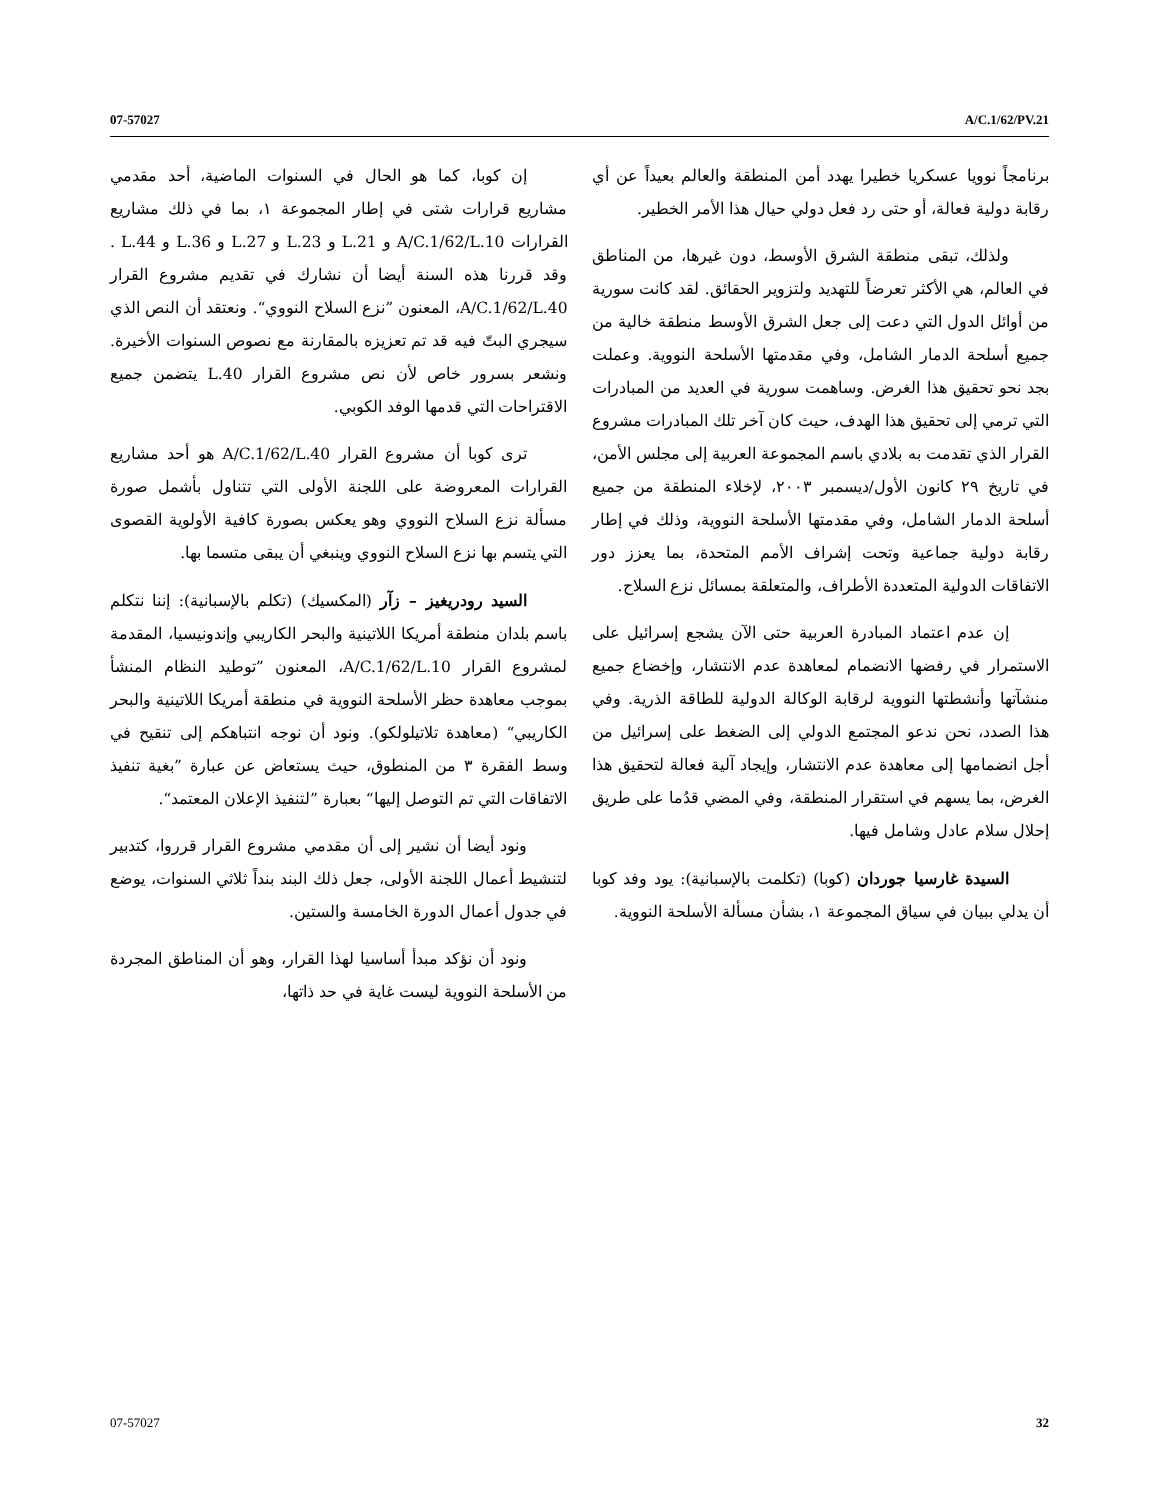07-57027 A/C.1/62/PV.21
برنامجاً نوويا عسكريا خطيرا يهدد أمن المنطقة والعالم بعيداً عن أي رقابة دولية فعالة، أو حتى رد فعل دولي حيال هذا الأمر الخطير.
ولذلك، تبقى منطقة الشرق الأوسط، دون غيرها، من المناطق في العالم، هي الأكثر تعرضاً للتهديد ولتزوير الحقائق. لقد كانت سورية من أوائل الدول التي دعت إلى جعل الشرق الأوسط منطقة خالية من جميع أسلحة الدمار الشامل، وفي مقدمتها الأسلحة النووية. وعملت بجد نحو تحقيق هذا الغرض. وساهمت سورية في العديد من المبادرات التي ترمي إلى تحقيق هذا الهدف، حيث كان آخر تلك المبادرات مشروع القرار الذي تقدمت به بلادي باسم المجموعة العربية إلى مجلس الأمن، في تاريخ ٢٩ كانون الأول/ديسمبر ٢٠٠٣، لإخلاء المنطقة من جميع أسلحة الدمار الشامل، وفي مقدمتها الأسلحة النووية، وذلك في إطار رقابة دولية جماعية وتحت إشراف الأمم المتحدة، بما يعزز دور الاتفاقات الدولية المتعددة الأطراف، والمتعلقة بمسائل نزع السلاح.
إن عدم اعتماد المبادرة العربية حتى الآن يشجع إسرائيل على الاستمرار في رفضها الانضمام لمعاهدة عدم الانتشار، وإخضاع جميع منشآتها وأنشطتها النووية لرقابة الوكالة الدولية للطاقة الذرية. وفي هذا الصدد، نحن ندعو المجتمع الدولي إلى الضغط على إسرائيل من أجل انضمامها إلى معاهدة عدم الانتشار، وإيجاد آلية فعالة لتحقيق هذا الغرض، بما يسهم في استقرار المنطقة، وفي المضي قدُما على طريق إحلال سلام عادل وشامل فيها.
السيدة غارسيا جوردان (كوبا) (تكلمت بالإسبانية): يود وفد كوبا أن يدلي ببيان في سياق المجموعة ١، بشأن مسألة الأسلحة النووية.
إن كوبا، كما هو الحال في السنوات الماضية، أحد مقدمي مشاريع قرارات شتى في إطار المجموعة ١، بما في ذلك مشاريع القرارات A/C.1/62/L.10 و L.21 و L.23 و L.27 و L.36 و L.44 . وقد قررنا هذه السنة أيضا أن نشارك في تقديم مشروع القرار A/C.1/62/L.40، المعنون ”نزع السلاح النووي“. ونعتقد أن النص الذي سيجري البتّ فيه قد تم تعزيزه بالمقارنة مع نصوص السنوات الأخيرة. ونشعر بسرور خاص لأن نص مشروع القرار L.40 يتضمن جميع الاقتراحات التي قدمها الوفد الكوبي.
ترى كوبا أن مشروع القرار A/C.1/62/L.40 هو أحد مشاريع القرارات المعروضة على اللجنة الأولى التي تتناول بأشمل صورة مسألة نزع السلاح النووي وهو يعكس بصورة كافية الأولوية القصوى التي يتسم بها نزع السلاح النووي وينبغي أن يبقى متسما بها.
السيد رودريغيز – زآر (المكسيك) (تكلم بالإسبانية): إننا نتكلم باسم بلدان منطقة أمريكا اللاتينية والبحر الكاريبي وإندونيسيا، المقدمة لمشروع القرار A/C.1/62/L.10، المعنون ”توطيد النظام المنشأ بموجب معاهدة حظر الأسلحة النووية في منطقة أمريكا اللاتينية والبحر الكاريبي“ (معاهدة تلاتيلولكو). ونود أن نوجه انتباهكم إلى تنقيح في وسط الفقرة ٣ من المنطوق، حيث يستعاض عن عبارة ”بغية تنفيذ الاتفاقات التي تم التوصل إليها“ بعبارة ”لتنفيذ الإعلان المعتمد“.
ونود أيضا أن نشير إلى أن مقدمي مشروع القرار قرروا، كتدبير لتنشيط أعمال اللجنة الأولى، جعل ذلك البند بنداً ثلاثي السنوات، يوضع في جدول أعمال الدورة الخامسة والستين.
ونود أن نؤكد مبدأ أساسيا لهذا القرار، وهو أن المناطق المجردة من الأسلحة النووية ليست غاية في حد ذاتها،
07-57027 32